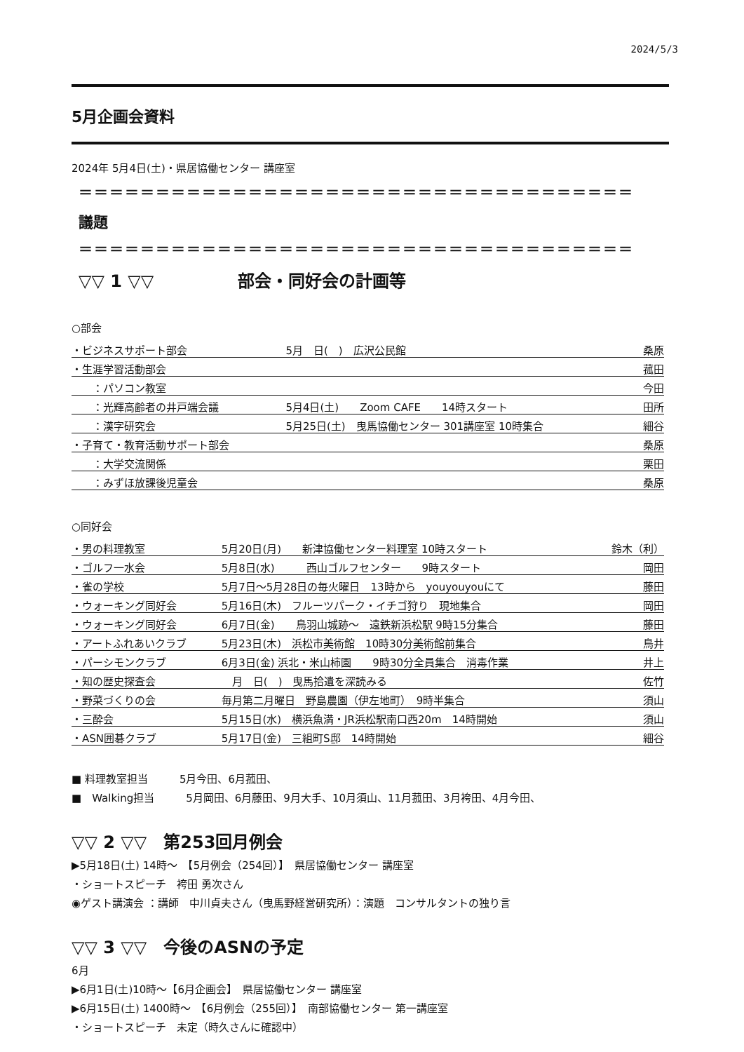2024/5/3
5月企画会資料
2024年 5月4日(土)・県居協働センター 講座室
＝＝＝＝＝＝＝＝＝＝＝＝＝＝＝＝＝＝＝＝＝＝＝＝＝＝＝＝＝＝＝＝＝＝＝＝
議題
＝＝＝＝＝＝＝＝＝＝＝＝＝＝＝＝＝＝＝＝＝＝＝＝＝＝＝＝＝＝＝＝＝＝＝＝
▽▽ 1 ▽▽　　　　　部会・同好会の計画等
○部会
| ・ビジネスサポート部会 | 5月 日( ) 広沢公民館 | 桑原 |
| ・生涯学習活動部会 | | 菰田 |
| ：パソコン教室 | | 今田 |
| ：光輝高齢者の井戸端会議 | 5月4日(土) Zoom CAFE 14時スタート | 田所 |
| ：漢字研究会 | 5月25日(土) 曳馬協働センター 301講座室 10時集合 | 細谷 |
| ・子育て・教育活動サポート部会 | | 桑原 |
| ：大学交流関係 | | 栗田 |
| ：みずほ放課後児童会 | | 桑原 |
○同好会
| ・男の料理教室 | 5月20日(月) 新津協働センター料理室 10時スタート | 鈴木（利） |
| ・ゴルフ一水会 | 5月8日(水) 西山ゴルフセンター 9時スタート | 岡田 |
| ・雀の学校 | 5月7日～5月28日の毎火曜日 13時から youyouyouにて | 藤田 |
| ・ウォーキング同好会 | 5月16日(木) フルーツパーク・イチゴ狩り 現地集合 | 岡田 |
| ・ウォーキング同好会 | 6月7日(金) 鳥羽山城跡～ 遠鉄新浜松駅 9時15分集合 | 藤田 |
| ・アートふれあいクラブ | 5月23日(木) 浜松市美術館 10時30分美術館前集合 | 鳥井 |
| ・パーシモンクラブ | 6月3日(金) 浜北・米山柿園 9時30分全員集合 消毒作業 | 井上 |
| ・知の歴史探査会 | 月 日( ) 曳馬拾遺を深読みる | 佐竹 |
| ・野菜づくりの会 | 毎月第二月曜日 野島農園（伊左地町） 9時半集合 | 須山 |
| ・三酔会 | 5月15日(水) 横浜魚満・JR浜松駅南口西20m 14時開始 | 須山 |
| ・ASN囲碁クラブ | 5月17日(金) 三組町S邸 14時開始 | 細谷 |
■ 料理教室担当　　　5月今田、6月菰田、
■　Walking担当　　　5月岡田、6月藤田、9月大手、10月須山、11月菰田、3月袴田、4月今田、
▽▽ 2 ▽▽　第253回月例会
▶5月18日(土) 14時～　【5月例会（254回）】　県居協働センター 講座室
・ショートスピーチ　袴田 勇次さん
◉ゲスト講演会 ：講師　中川貞夫さん（曳馬野経営研究所）：演題　コンサルタントの独り言
▽▽ 3 ▽▽　今後のASNの予定
6月
▶6月1日(土)10時～【6月企画会】　県居協働センター 講座室
▶6月15日(土) 1400時～　【6月例会（255回）】　南部協働センター 第一講座室
・ショートスピーチ　未定（時久さんに確認中）